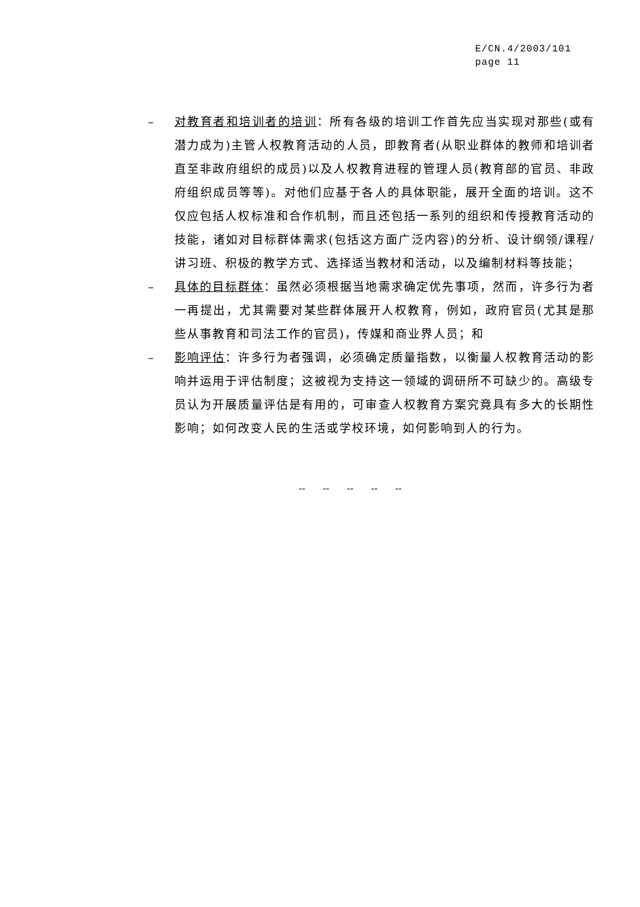E/CN.4/2003/101
page 11
– 对教育者和培训者的培训：所有各级的培训工作首先应当实现对那些(或有潜力成为)主管人权教育活动的人员，即教育者(从职业群体的教师和培训者直至非政府组织的成员)以及人权教育进程的管理人员(教育部的官员、非政府组织成员等等)。对他们应基于各人的具体职能，展开全面的培训。这不仅应包括人权标准和合作机制，而且还包括一系列的组织和传授教育活动的技能，诸如对目标群体需求(包括这方面广泛内容)的分析、设计纲领/课程/讲习班、积极的教学方式、选择适当教材和活动，以及编制材料等技能；
– 具体的目标群体：虽然必须根据当地需求确定优先事项，然而，许多行为者一再提出，尤其需要对某些群体展开人权教育，例如，政府官员(尤其是那些从事教育和司法工作的官员)，传媒和商业界人员；和
– 影响评估：许多行为者强调，必须确定质量指数，以衡量人权教育活动的影响并运用于评估制度；这被视为支持这一领域的调研所不可缺少的。高级专员认为开展质量评估是有用的，可审查人权教育方案究竟具有多大的长期性影响；如何改变人民的生活或学校环境，如何影响到人的行为。
-- -- -- -- --